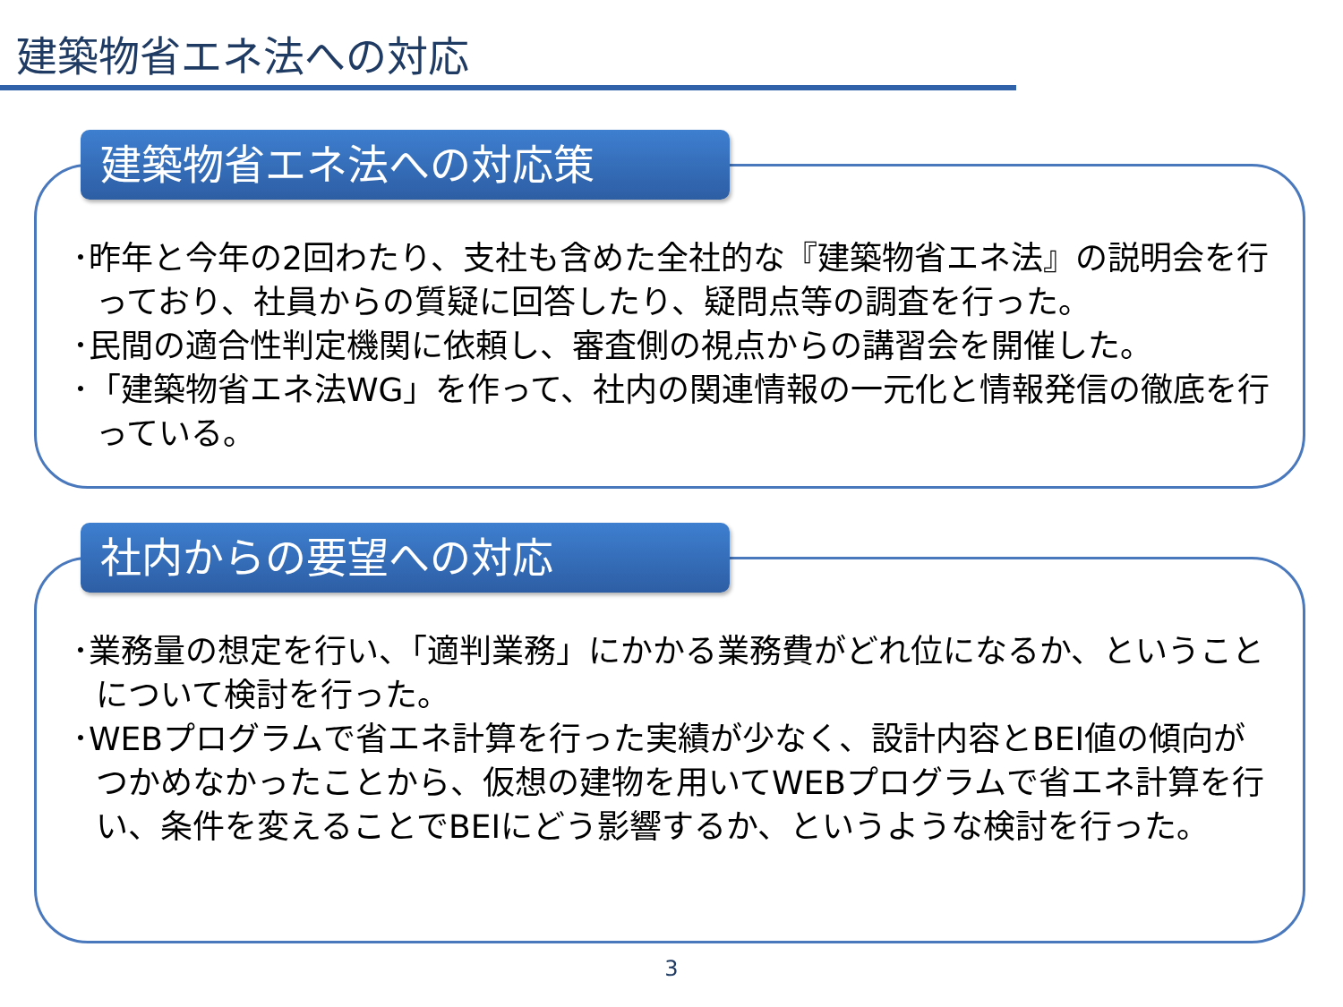建築物省エネ法への対応
･昨年と今年の2回わたり、支社も含めた全社的な『建築物省エネ法』の説明会を行っており、社員からの質疑に回答したり、疑問点等の調査を行った。
･民間の適合性判定機関に依頼し、審査側の視点からの講習会を開催した。
･「建築物省エネ法WG」を作って、社内の関連情報の一元化と情報発信の徹底を行っている。
建築物省エネ法への対応策
･業務量の想定を行い、「適判業務」にかかる業務費がどれ位になるか、ということについて検討を行った。
･WEBプログラムで省エネ計算を行った実績が少なく、設計内容とBEI値の傾向がつかめなかったことから、仮想の建物を用いてWEBプログラムで省エネ計算を行い、条件を変えることでBEIにどう影響するか、というような検討を行った。
社内からの要望への対応
3